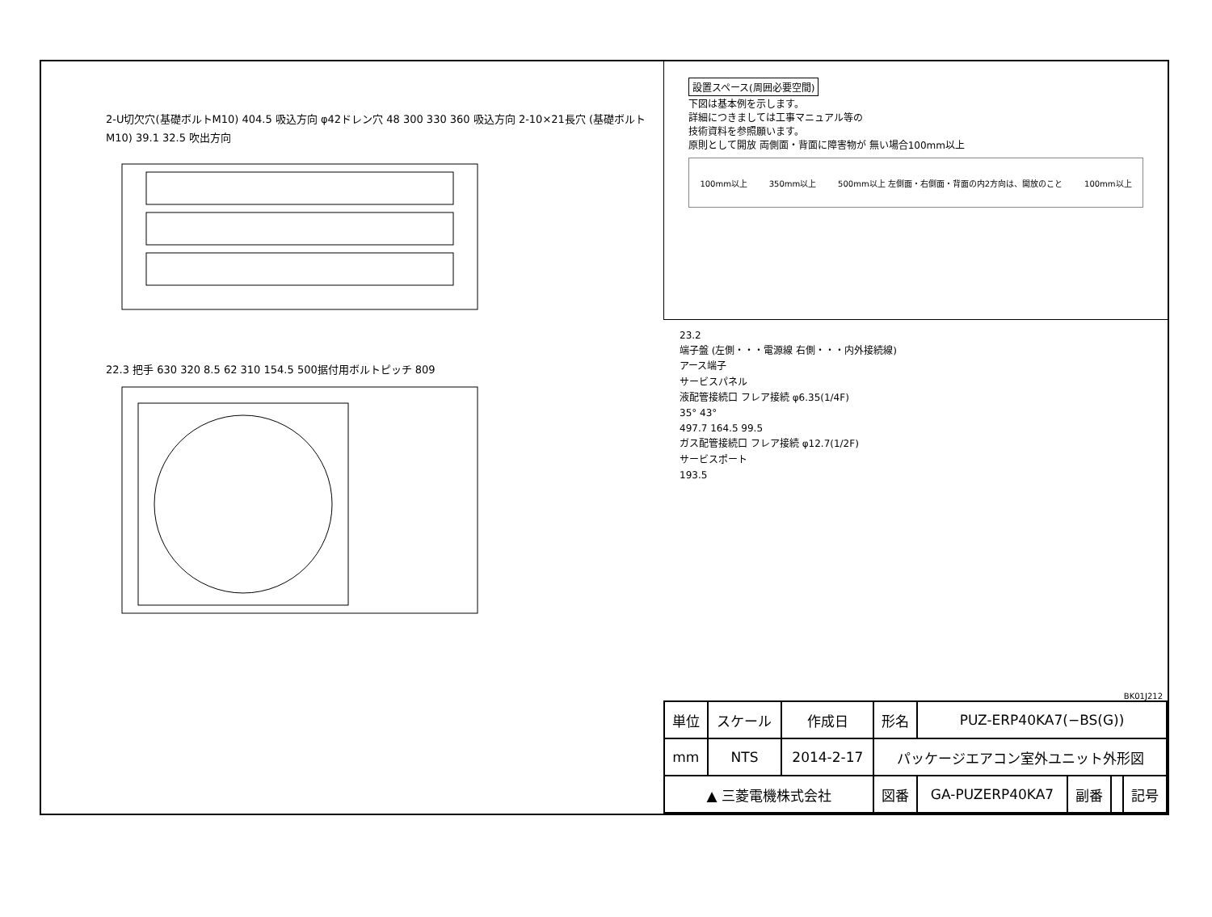2-U切欠穴(基礎ボルトM10) 404.5 吸込方向 φ42ドレン穴 48 300 330 360 吸込方向 2-10×21長穴 (基礎ボルトM10) 39.1 32.5 吹出方向
22.3 把手 630 320 8.5 62 310 154.5 500据付用ボルトピッチ 809
設置スペース(周囲必要空間)
下図は基本例を示します。
詳細につきましては工事マニュアル等の
技術資料を参照願います。
原則として開放 両側面・背面に障害物が 無い場合100mm以上
100mm以上 350mm以上 500mm以上 左側面・右側面・背面の内2方向は、開放のこと 100mm以上
23.2
端子盤 (左側・・・電源線 右側・・・内外接続線)
アース端子
サービスパネル
液配管接続口 フレア接続 φ6.35(1/4F)
35° 43°
497.7 164.5 99.5
ガス配管接続口 フレア接続 φ12.7(1/2F)
サービスポート
193.5
BK01J212
| 単位 | スケール | 作成日 | 形名 | PUZ-ERP40KA7(−BS(G)) | | | |
| mm | NTS | 2014-2-17 | パッケージエアコン室外ユニット外形図 | | | | |
| ▲ 三菱電機株式会社 | | | 図番 | GA-PUZERP40KA7 | 副番 | | 記号 |